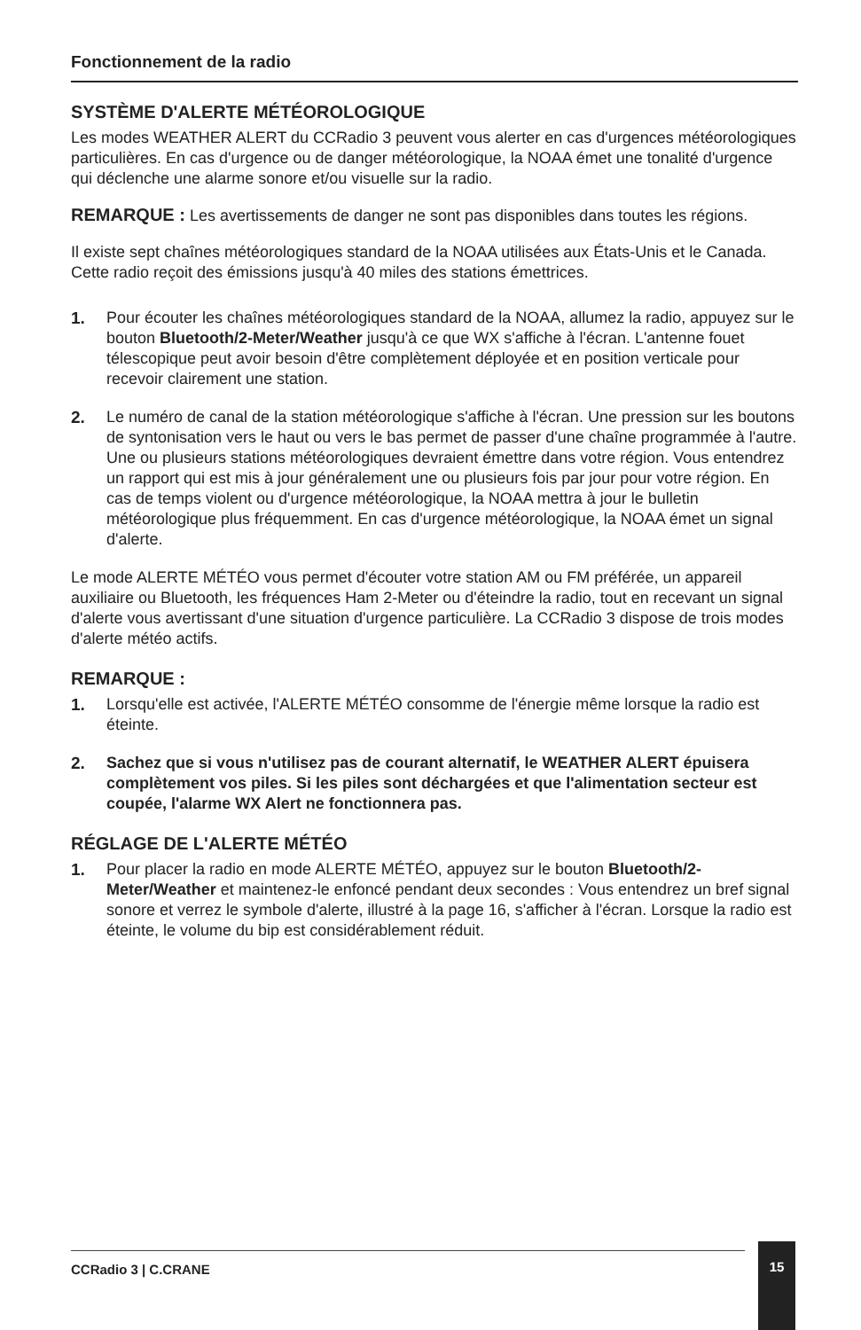Fonctionnement de la radio
SYSTÈME D'ALERTE MÉTÉOROLOGIQUE
Les modes WEATHER ALERT du CCRadio 3 peuvent vous alerter en cas d'urgences météorologiques particulières. En cas d'urgence ou de danger météorologique, la NOAA émet une tonalité d'urgence qui déclenche une alarme sonore et/ou visuelle sur la radio.
REMARQUE : Les avertissements de danger ne sont pas disponibles dans toutes les régions.
Il existe sept chaînes météorologiques standard de la NOAA utilisées aux États-Unis et le Canada. Cette radio reçoit des émissions jusqu'à 40 miles des stations émettrices.
1. Pour écouter les chaînes météorologiques standard de la NOAA, allumez la radio, appuyez sur le bouton Bluetooth/2-Meter/Weather jusqu'à ce que WX s'affiche à l'écran. L'antenne fouet télescopique peut avoir besoin d'être complètement déployée et en position verticale pour recevoir clairement une station.
2. Le numéro de canal de la station météorologique s'affiche à l'écran. Une pression sur les boutons de syntonisation vers le haut ou vers le bas permet de passer d'une chaîne programmée à l'autre. Une ou plusieurs stations météorologiques devraient émettre dans votre région. Vous entendrez un rapport qui est mis à jour généralement une ou plusieurs fois par jour pour votre région. En cas de temps violent ou d'urgence météorologique, la NOAA mettra à jour le bulletin météorologique plus fréquemment. En cas d'urgence météorologique, la NOAA émet un signal d'alerte.
Le mode ALERTE MÉTÉO vous permet d'écouter votre station AM ou FM préférée, un appareil auxiliaire ou Bluetooth, les fréquences Ham 2-Meter ou d'éteindre la radio, tout en recevant un signal d'alerte vous avertissant d'une situation d'urgence particulière. La CCRadio 3 dispose de trois modes d'alerte météo actifs.
REMARQUE :
1. Lorsqu'elle est activée, l'ALERTE MÉTÉO consomme de l'énergie même lorsque la radio est éteinte.
2. Sachez que si vous n'utilisez pas de courant alternatif, le WEATHER ALERT épuisera complètement vos piles. Si les piles sont déchargées et que l'alimentation secteur est coupée, l'alarme WX Alert ne fonctionnera pas.
RÉGLAGE DE L'ALERTE MÉTÉO
1. Pour placer la radio en mode ALERTE MÉTÉO, appuyez sur le bouton Bluetooth/2-Meter/Weather et maintenez-le enfoncé pendant deux secondes : Vous entendrez un bref signal sonore et verrez le symbole d'alerte, illustré à la page 16, s'afficher à l'écran. Lorsque la radio est éteinte, le volume du bip est considérablement réduit.
CCRadio 3 | C.CRANE
15